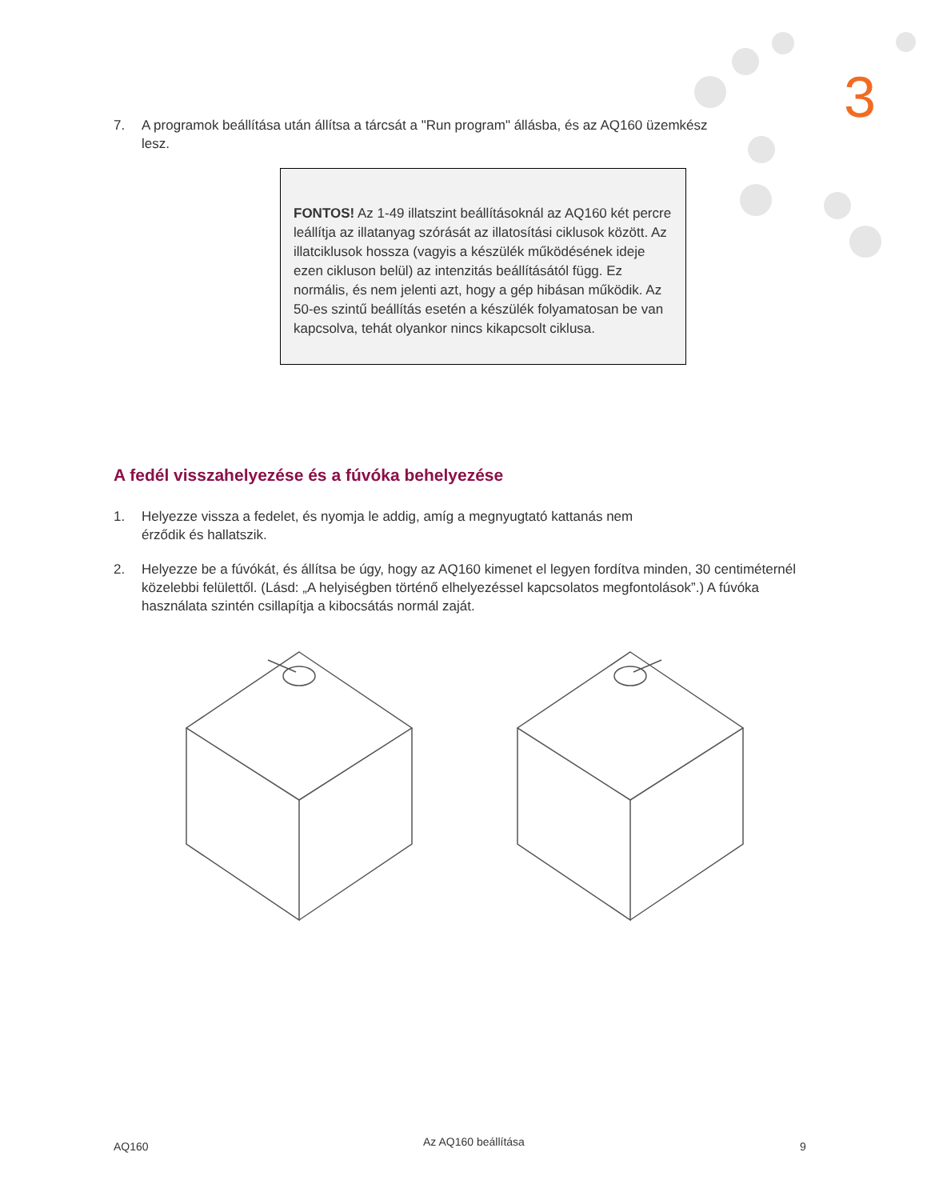3
7. A programok beállítása után állítsa a tárcsát a "Run program" állásba, és az AQ160 üzemkész lesz.
FONTOS! Az 1-49 illatszint beállításoknál az AQ160 két percre leállítja az illatanyag szórását az illatosítási ciklusok között. Az illatciklusok hossza (vagyis a készülék működésének ideje ezen cikluson belül) az intenzitás beállításától függ. Ez normális, és nem jelenti azt, hogy a gép hibásan működik. Az 50-es szintű beállítás esetén a készülék folyamatosan be van kapcsolva, tehát olyankor nincs kikapcsolt ciklusa.
A fedél visszahelyezése és a fúvóka behelyezése
1. Helyezze vissza a fedelet, és nyomja le addig, amíg a megnyugtató kattanás nem érződik és hallatszik.
2. Helyezze be a fúvókát, és állítsa be úgy, hogy az AQ160 kimenet el legyen fordítva minden, 30 centiméternél közelebbi felülettől. (Lásd: „A helyiségben történő elhelyezéssel kapcsolatos megfontolások”.) A fúvóka használata szintén csillapítja a kibocsátás normál zaját.
AQ160 Az AQ160 beállítása 9